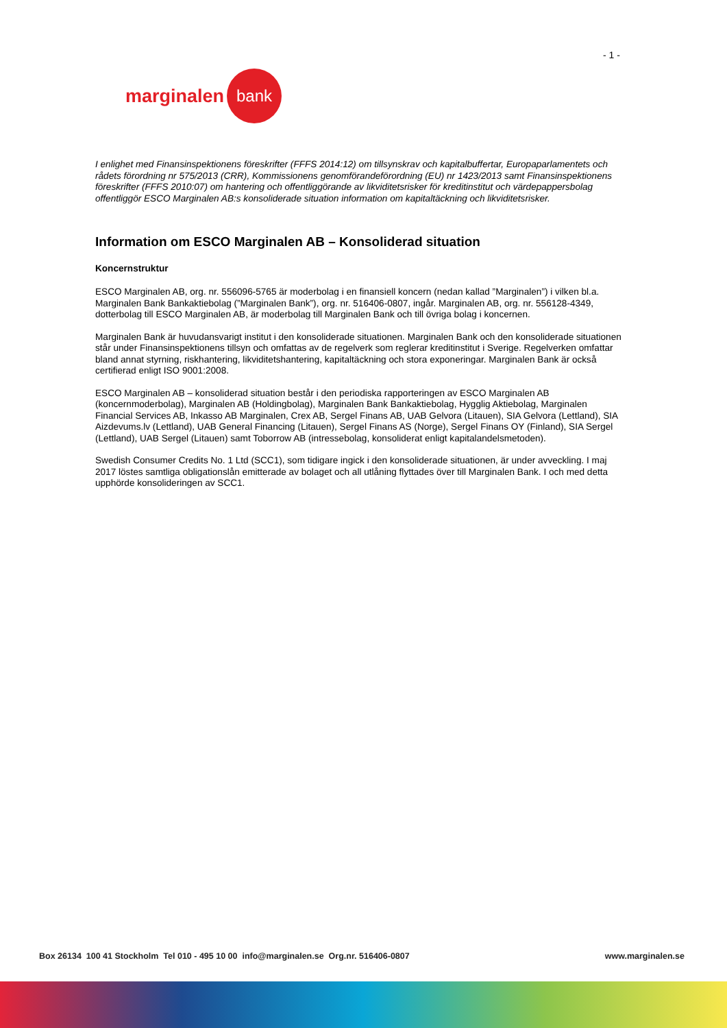- 1 -
marginalen bank
I enlighet med Finansinspektionens föreskrifter (FFFS 2014:12) om tillsynskrav och kapitalbuffertar, Europaparlamentets och rådets förordning nr 575/2013 (CRR), Kommissionens genomförandeförordning (EU) nr 1423/2013 samt Finansinspektionens föreskrifter (FFFS 2010:07) om hantering och offentliggörande av likviditetsrisker för kreditinstitut och värdepappersbolag offentliggör ESCO Marginalen AB:s konsoliderade situation information om kapitaltäckning och likviditetsrisker.
Information om ESCO Marginalen AB – Konsoliderad situation
Koncernstruktur
ESCO Marginalen AB, org. nr. 556096-5765 är moderbolag i en finansiell koncern (nedan kallad ”Marginalen”) i vilken bl.a. Marginalen Bank Bankaktiebolag (”Marginalen Bank”), org. nr. 516406-0807, ingår. Marginalen AB, org. nr. 556128-4349, dotterbolag till ESCO Marginalen AB, är moderbolag till Marginalen Bank och till övriga bolag i koncernen.
Marginalen Bank är huvudansvarigt institut i den konsoliderade situationen. Marginalen Bank och den konsoliderade situationen står under Finansinspektionens tillsyn och omfattas av de regelverk som reglerar kreditinstitut i Sverige. Regelverken omfattar bland annat styrning, riskhantering, likviditetshantering, kapitaltäckning och stora exponeringar. Marginalen Bank är också certifierad enligt ISO 9001:2008.
ESCO Marginalen AB – konsoliderad situation består i den periodiska rapporteringen av ESCO Marginalen AB (koncernmoderbolag), Marginalen AB (Holdingbolag), Marginalen Bank Bankaktiebolag, Hygglig Aktiebolag, Marginalen Financial Services AB, Inkasso AB Marginalen, Crex AB, Sergel Finans AB, UAB Gelvora (Litauen), SIA Gelvora (Lettland), SIA Aizdevums.lv (Lettland), UAB General Financing (Litauen), Sergel Finans AS (Norge), Sergel Finans OY (Finland), SIA Sergel (Lettland), UAB Sergel (Litauen) samt Toborrow AB (intressebolag, konsoliderat enligt kapitalandelsmetoden).
Swedish Consumer Credits No. 1 Ltd (SCC1), som tidigare ingick i den konsoliderade situationen, är under avveckling. I maj 2017 löstes samtliga obligationslån emitterade av bolaget och all utlåning flyttades över till Marginalen Bank. I och med detta upphörde konsolideringen av SCC1.
Box 26134 100 41 Stockholm Tel 010 - 495 10 00 info@marginalen.se Org.nr. 516406-0807 www.marginalen.se